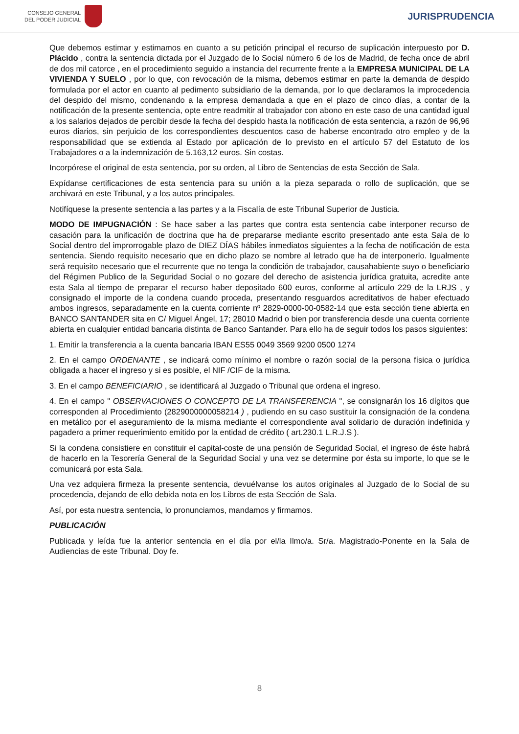CONSEJO GENERAL
DEL PODER JUDICIAL
JURISPRUDENCIA
Que debemos estimar y estimamos en cuanto a su petición principal el recurso de suplicación interpuesto por D. Plácido , contra la sentencia dictada por el Juzgado de lo Social número 6 de los de Madrid, de fecha once de abril de dos mil catorce , en el procedimiento seguido a instancia del recurrente frente a la EMPRESA MUNICIPAL DE LA VIVIENDA Y SUELO , por lo que, con revocación de la misma, debemos estimar en parte la demanda de despido formulada por el actor en cuanto al pedimento subsidiario de la demanda, por lo que declaramos la improcedencia del despido del mismo, condenando a la empresa demandada a que en el plazo de cinco días, a contar de la notificación de la presente sentencia, opte entre readmitir al trabajador con abono en este caso de una cantidad igual a los salarios dejados de percibir desde la fecha del despido hasta la notificación de esta sentencia, a razón de 96,96 euros diarios, sin perjuicio de los correspondientes descuentos caso de haberse encontrado otro empleo y de la responsabilidad que se extienda al Estado por aplicación de lo previsto en el artículo 57 del Estatuto de los Trabajadores o a la indemnización de 5.163,12 euros. Sin costas.
Incorpórese el original de esta sentencia, por su orden, al Libro de Sentencias de esta Sección de Sala.
Expídanse certificaciones de esta sentencia para su unión a la pieza separada o rollo de suplicación, que se archivará en este Tribunal, y a los autos principales.
Notifíquese la presente sentencia a las partes y a la Fiscalía de este Tribunal Superior de Justicia.
MODO DE IMPUGNACIÓN : Se hace saber a las partes que contra esta sentencia cabe interponer recurso de casación para la unificación de doctrina que ha de prepararse mediante escrito presentado ante esta Sala de lo Social dentro del improrrogable plazo de DIEZ DÍAS hábiles inmediatos siguientes a la fecha de notificación de esta sentencia. Siendo requisito necesario que en dicho plazo se nombre al letrado que ha de interponerlo. Igualmente será requisito necesario que el recurrente que no tenga la condición de trabajador, causahabiente suyo o beneficiario del Régimen Publico de la Seguridad Social o no gozare del derecho de asistencia jurídica gratuita, acredite ante esta Sala al tiempo de preparar el recurso haber depositado 600 euros, conforme al artículo 229 de la LRJS , y consignado el importe de la condena cuando proceda, presentando resguardos acreditativos de haber efectuado ambos ingresos, separadamente en la cuenta corriente nº 2829-0000-00-0582-14 que esta sección tiene abierta en BANCO SANTANDER sita en C/ Miguel Ángel, 17; 28010 Madrid o bien por transferencia desde una cuenta corriente abierta en cualquier entidad bancaria distinta de Banco Santander. Para ello ha de seguir todos los pasos siguientes:
1. Emitir la transferencia a la cuenta bancaria IBAN ES55 0049 3569 9200 0500 1274
2. En el campo ORDENANTE , se indicará como mínimo el nombre o razón social de la persona física o jurídica obligada a hacer el ingreso y si es posible, el NIF /CIF de la misma.
3. En el campo BENEFICIARIO , se identificará al Juzgado o Tribunal que ordena el ingreso.
4. En el campo " OBSERVACIONES O CONCEPTO DE LA TRANSFERENCIA ", se consignarán los 16 dígitos que corresponden al Procedimiento (2829000000058214 ) , pudiendo en su caso sustituir la consignación de la condena en metálico por el aseguramiento de la misma mediante el correspondiente aval solidario de duración indefinida y pagadero a primer requerimiento emitido por la entidad de crédito ( art.230.1 L.R.J.S ).
Si la condena consistiere en constituir el capital-coste de una pensión de Seguridad Social, el ingreso de éste habrá de hacerlo en la Tesorería General de la Seguridad Social y una vez se determine por ésta su importe, lo que se le comunicará por esta Sala.
Una vez adquiera firmeza la presente sentencia, devuélvanse los autos originales al Juzgado de lo Social de su procedencia, dejando de ello debida nota en los Libros de esta Sección de Sala.
Así, por esta nuestra sentencia, lo pronunciamos, mandamos y firmamos.
PUBLICACIÓN
Publicada y leída fue la anterior sentencia en el día por el/la Ilmo/a. Sr/a. Magistrado-Ponente en la Sala de Audiencias de este Tribunal. Doy fe.
8